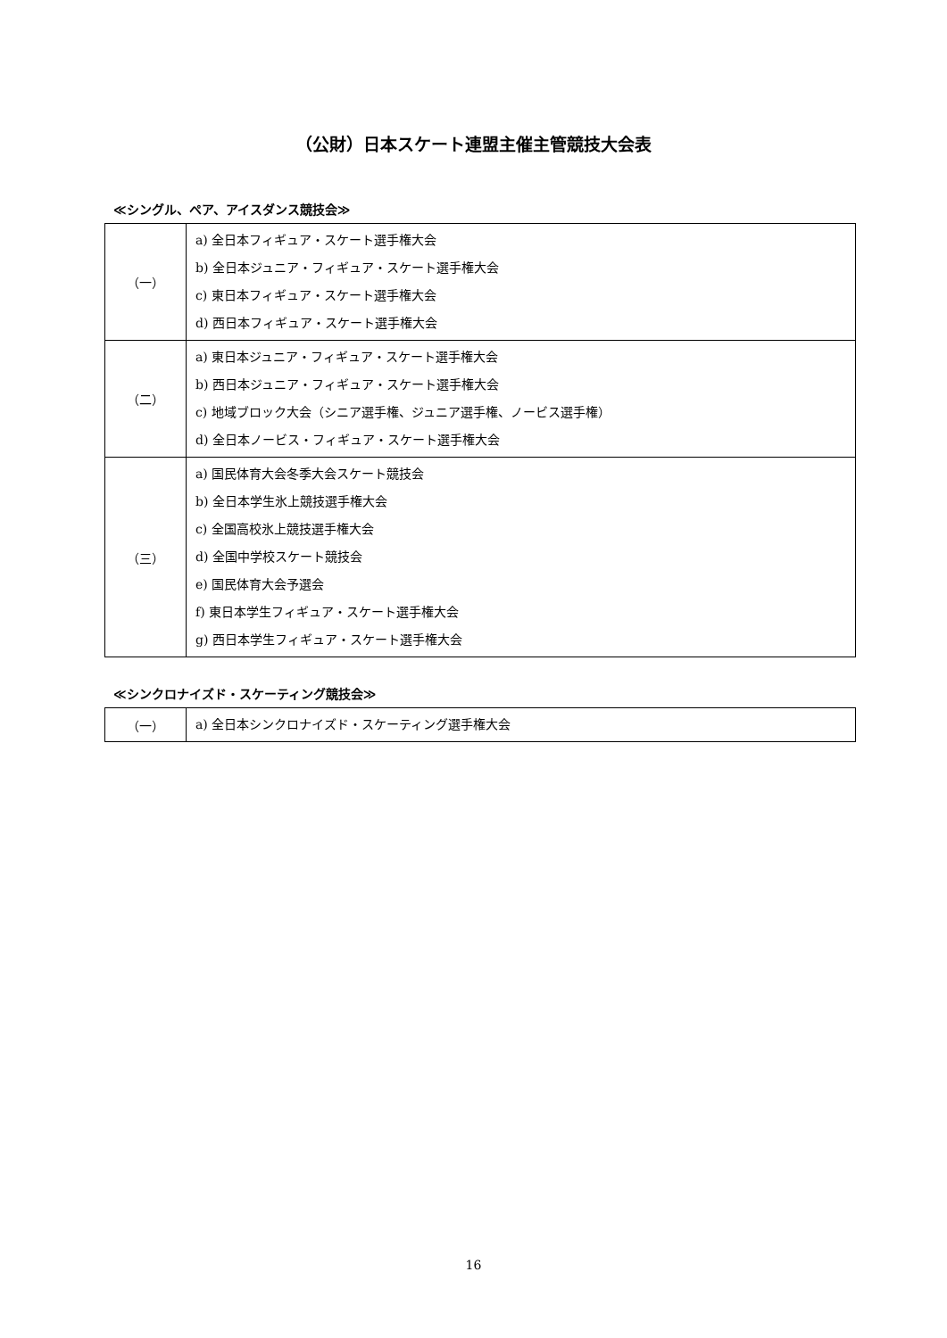（公財）日本スケート連盟主催主管競技大会表
≪シングル、ペア、アイスダンス競技会≫
| （一） | a) 全日本フィギュア・スケート選手権大会 b) 全日本ジュニア・フィギュア・スケート選手権大会 c) 東日本フィギュア・スケート選手権大会 d) 西日本フィギュア・スケート選手権大会 |
| （二） | a) 東日本ジュニア・フィギュア・スケート選手権大会 b) 西日本ジュニア・フィギュア・スケート選手権大会 c) 地域ブロック大会（シニア選手権、ジュニア選手権、ノービス選手権） d) 全日本ノービス・フィギュア・スケート選手権大会 |
| （三） | a) 国民体育大会冬季大会スケート競技会 b) 全日本学生氷上競技選手権大会 c) 全国高校氷上競技選手権大会 d) 全国中学校スケート競技会 e) 国民体育大会予選会 f) 東日本学生フィギュア・スケート選手権大会 g) 西日本学生フィギュア・スケート選手権大会 |
≪シンクロナイズド・スケーティング競技会≫
| （一） | a) 全日本シンクロナイズド・スケーティング選手権大会 |
16